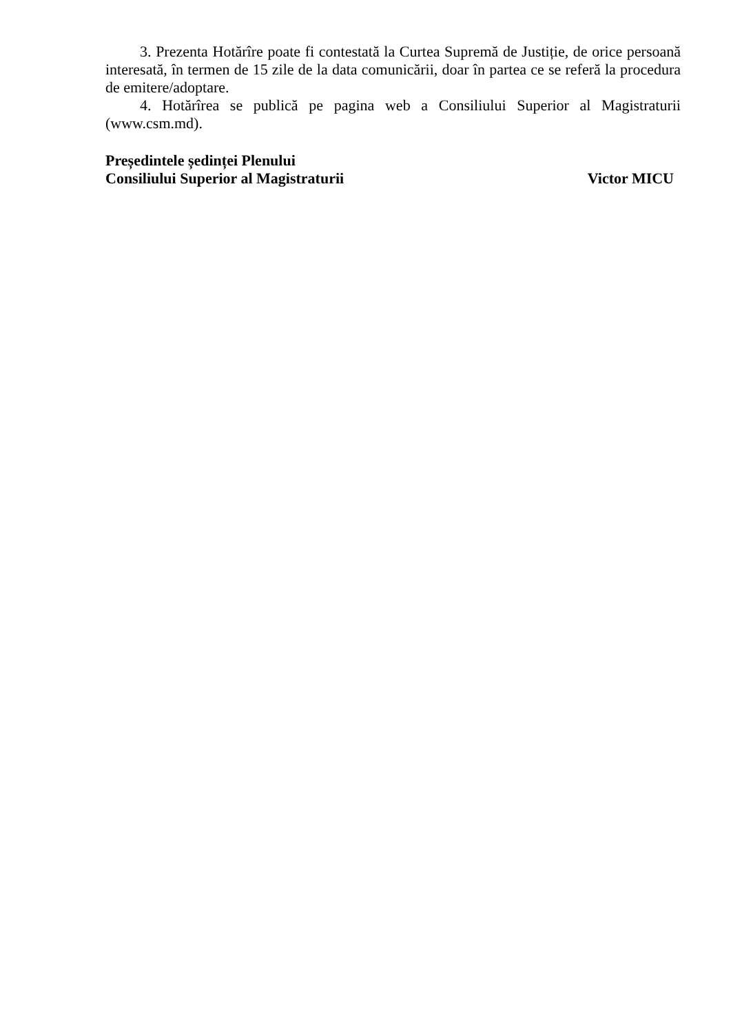3. Prezenta Hotărîre poate fi contestată la Curtea Supremă de Justiție, de orice persoană interesată, în termen de 15 zile de la data comunicării, doar în partea ce se referă la procedura de emitere/adoptare.
4. Hotărîrea se publică pe pagina web a Consiliului Superior al Magistraturii (www.csm.md).
Președintele ședinței Plenului
Consiliului Superior al Magistraturii
Victor MICU